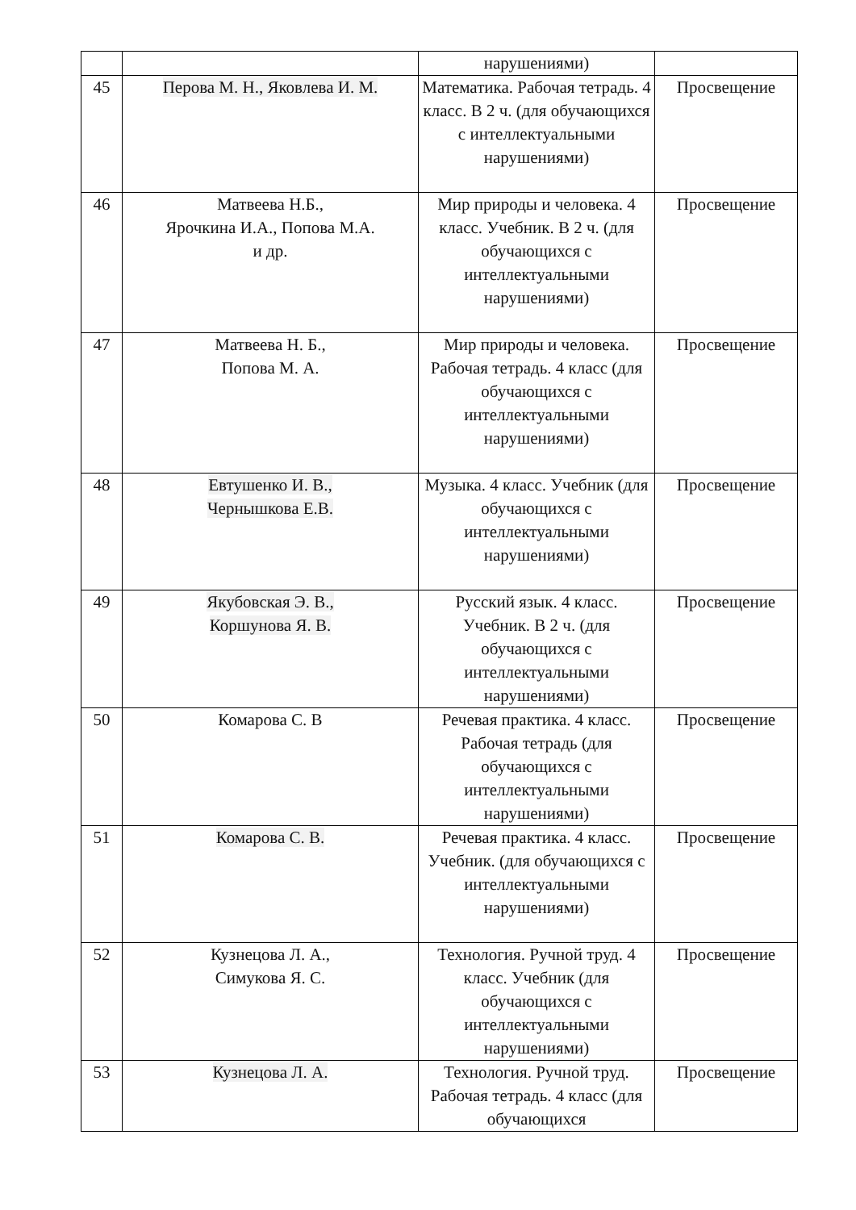| | | нарушениями) | |
| 45 | Перова М. Н., Яковлева И. М. | Математика. Рабочая тетрадь. 4 класс. В 2 ч. (для обучающихся с интеллектуальными нарушениями) | Просвещение |
| 46 | Матвеева Н.Б., Ярочкина И.А., Попова М.А. и др. | Мир природы и человека. 4 класс. Учебник. В 2 ч. (для обучающихся с интеллектуальными нарушениями) | Просвещение |
| 47 | Матвеева Н. Б., Попова М. А. | Мир природы и человека. Рабочая тетрадь. 4 класс (для обучающихся с интеллектуальными нарушениями) | Просвещение |
| 48 | Евтушенко И. В., Чернышкова Е.В. | Музыка. 4 класс. Учебник (для обучающихся с интеллектуальными нарушениями) | Просвещение |
| 49 | Якубовская Э. В., Коршунова Я. В. | Русский язык. 4 класс. Учебник. В 2 ч. (для обучающихся с интеллектуальными нарушениями) | Просвещение |
| 50 | Комарова С. В | Речевая практика. 4 класс. Рабочая тетрадь (для обучающихся с интеллектуальными нарушениями) | Просвещение |
| 51 | Комарова С. В. | Речевая практика. 4 класс. Учебник. (для обучающихся с интеллектуальными нарушениями) | Просвещение |
| 52 | Кузнецова Л. А., Симукова Я. С. | Технология. Ручной труд. 4 класс. Учебник (для обучающихся с интеллектуальными нарушениями) | Просвещение |
| 53 | Кузнецова Л. А. | Технология. Ручной труд. Рабочая тетрадь. 4 класс (для обучающихся | Просвещение |